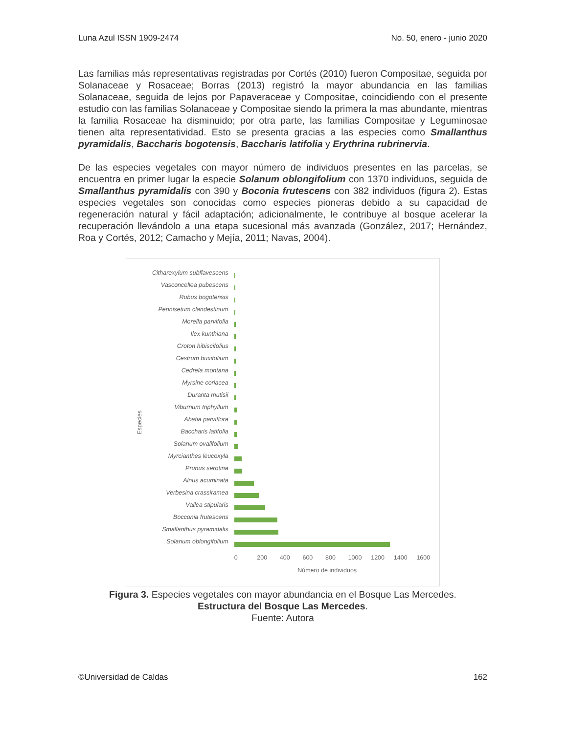Luna Azul ISSN 1909-2474 No. 50, enero - junio 2020
Las familias más representativas registradas por Cortés (2010) fueron Compositae, seguida por Solanaceae y Rosaceae; Borras (2013) registró la mayor abundancia en las familias Solanaceae, seguida de lejos por Papaveraceae y Compositae, coincidiendo con el presente estudio con las familias Solanaceae y Compositae siendo la primera la mas abundante, mientras la familia Rosaceae ha disminuido; por otra parte, las familias Compositae y Leguminosae tienen alta representatividad. Esto se presenta gracias a las especies como Smallanthus pyramidalis, Baccharis bogotensis, Baccharis latifolia y Erythrina rubrinervia.
De las especies vegetales con mayor número de individuos presentes en las parcelas, se encuentra en primer lugar la especie Solanum oblongifolium con 1370 individuos, seguida de Smallanthus pyramidalis con 390 y Boconia frutescens con 382 individuos (figura 2). Estas especies vegetales son conocidas como especies pioneras debido a su capacidad de regeneración natural y fácil adaptación; adicionalmente, le contribuye al bosque acelerar la recuperación llevándolo a una etapa sucesional más avanzada (González, 2017; Hernández, Roa y Cortés, 2012; Camacho y Mejía, 2011; Navas, 2004).
Especies
Citharexylum subflavescens
Vasconcellea pubescens
Rubus bogotensis
Pennisetum clandestinum
Morella parvifolia
Ilex kunthiana
Croton hibiscifolius
Cestrum buxifolium
Cedrela montana
Myrsine coriacea
Duranta mutisii
Viburnum triphyllum
Abatia parviflora
Baccharis latifolia
Solanum ovalifolium
Myrcianthes leucoxyla
Prunus serotina
Alnus acuminata
Verbesina crassiramea
Vallea stipularis
Bocconia frutescens
Smallanthus pyramidalis
Solanum oblongifolium
0 200 400 600 800 1000 1200 1400 1600
Número de individuos
Figura 3. Especies vegetales con mayor abundancia en el Bosque Las Mercedes.
Estructura del Bosque Las Mercedes.
Fuente: Autora
©Universidad de Caldas 162